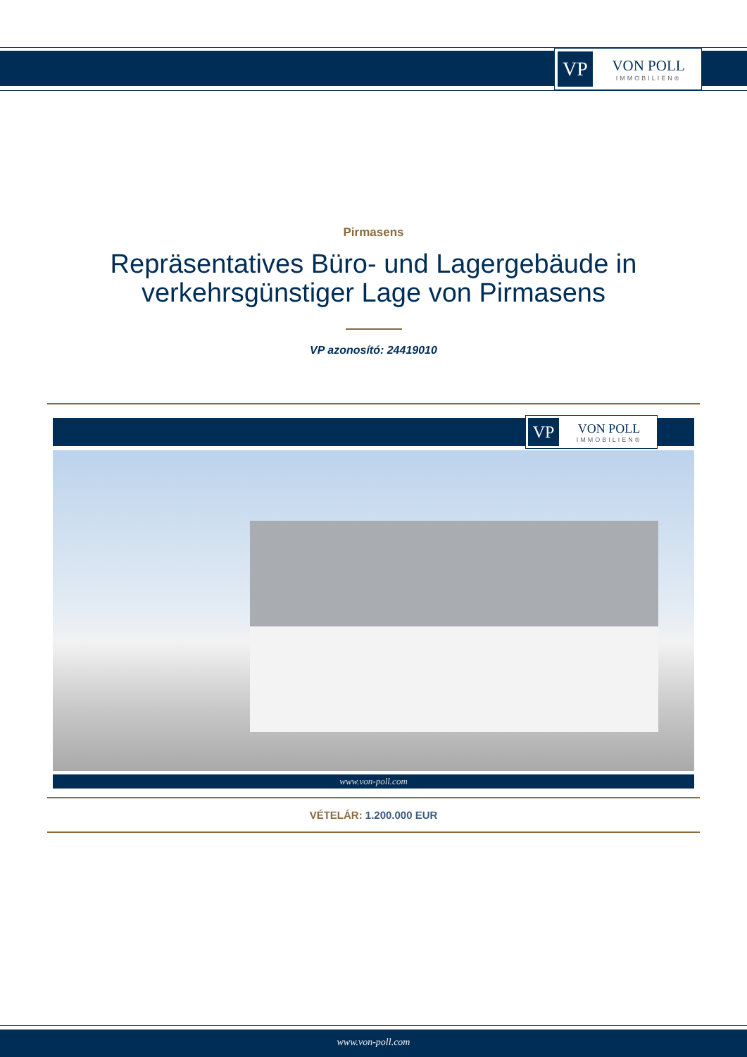VP
VON POLL
IMMOBILIEN®
Pirmasens
Repräsentatives Büro- und Lagergebäude in
verkehrsgünstiger Lage von Pirmasens
VP azonosító: 24419010
VP
VON POLL
IMMOBILIEN®
www.von-poll.com
VÉTELÁR: 1.200.000 EUR
www.von-poll.com